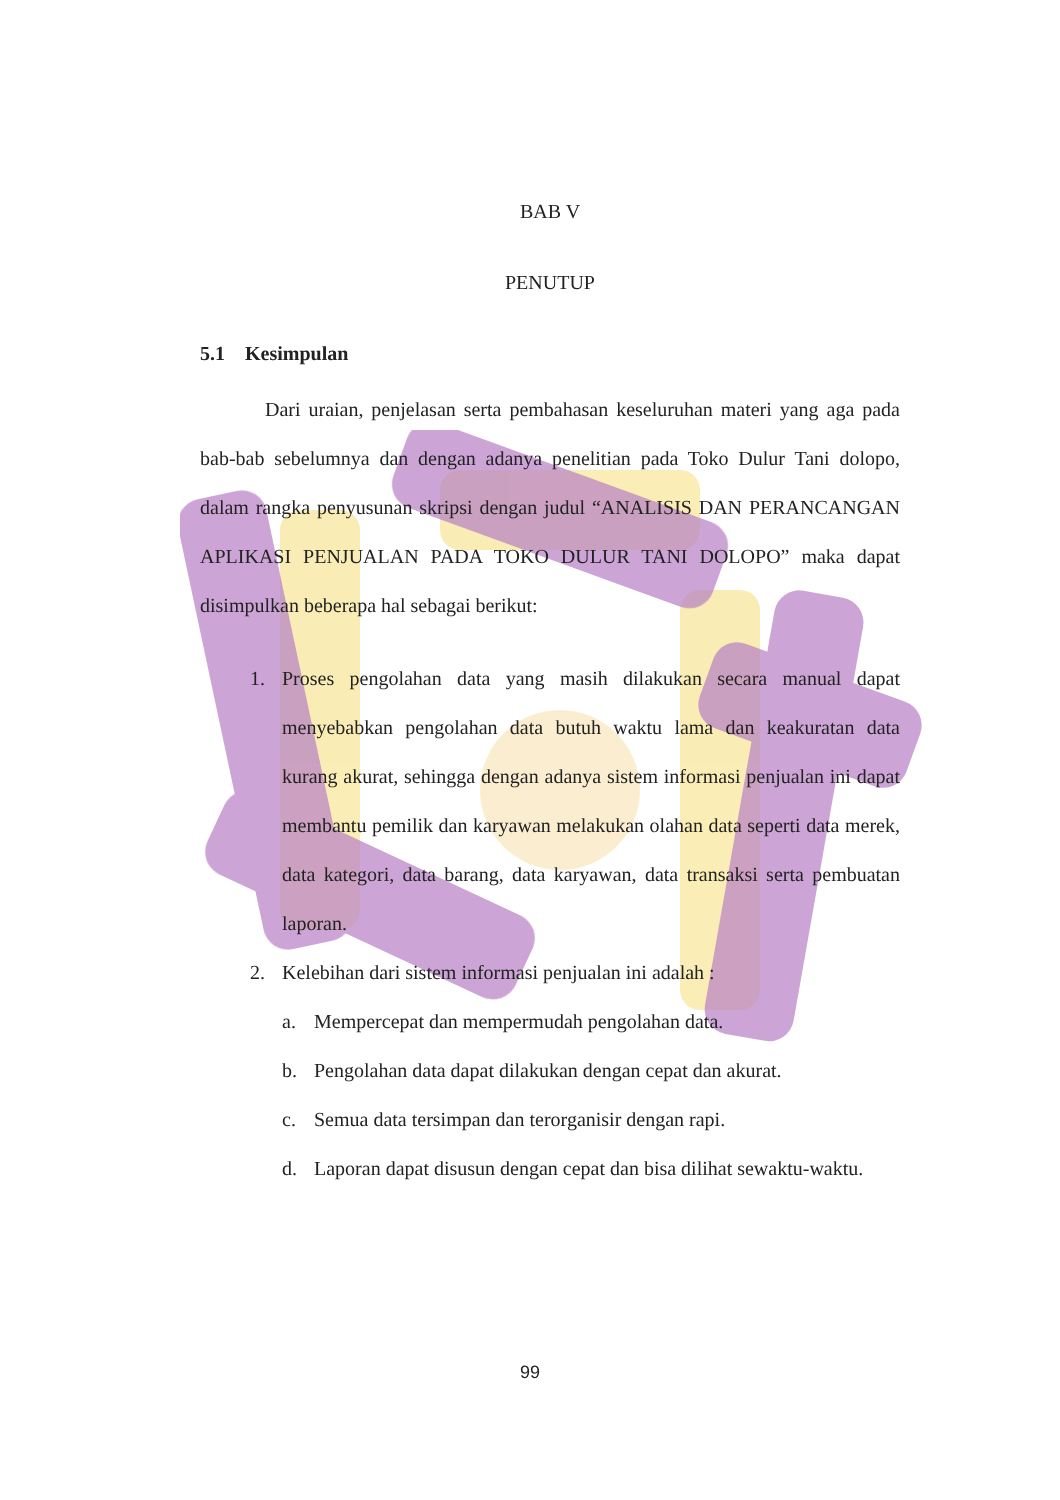BAB V
PENUTUP
5.1 Kesimpulan
Dari uraian, penjelasan serta pembahasan keseluruhan materi yang aga pada bab-bab sebelumnya dan dengan adanya penelitian pada Toko Dulur Tani dolopo, dalam rangka penyusunan skripsi dengan judul “ANALISIS DAN PERANCANGAN APLIKASI PENJUALAN PADA TOKO DULUR TANI DOLOPO” maka dapat disimpulkan beberapa hal sebagai berikut:
1. Proses pengolahan data yang masih dilakukan secara manual dapat menyebabkan pengolahan data butuh waktu lama dan keakuratan data kurang akurat, sehingga dengan adanya sistem informasi penjualan ini dapat membantu pemilik dan karyawan melakukan olahan data seperti data merek, data kategori, data barang, data karyawan, data transaksi serta pembuatan laporan.
2. Kelebihan dari sistem informasi penjualan ini adalah :
a. Mempercepat dan mempermudah pengolahan data.
b. Pengolahan data dapat dilakukan dengan cepat dan akurat.
c. Semua data tersimpan dan terorganisir dengan rapi.
d. Laporan dapat disusun dengan cepat dan bisa dilihat sewaktu-waktu.
99